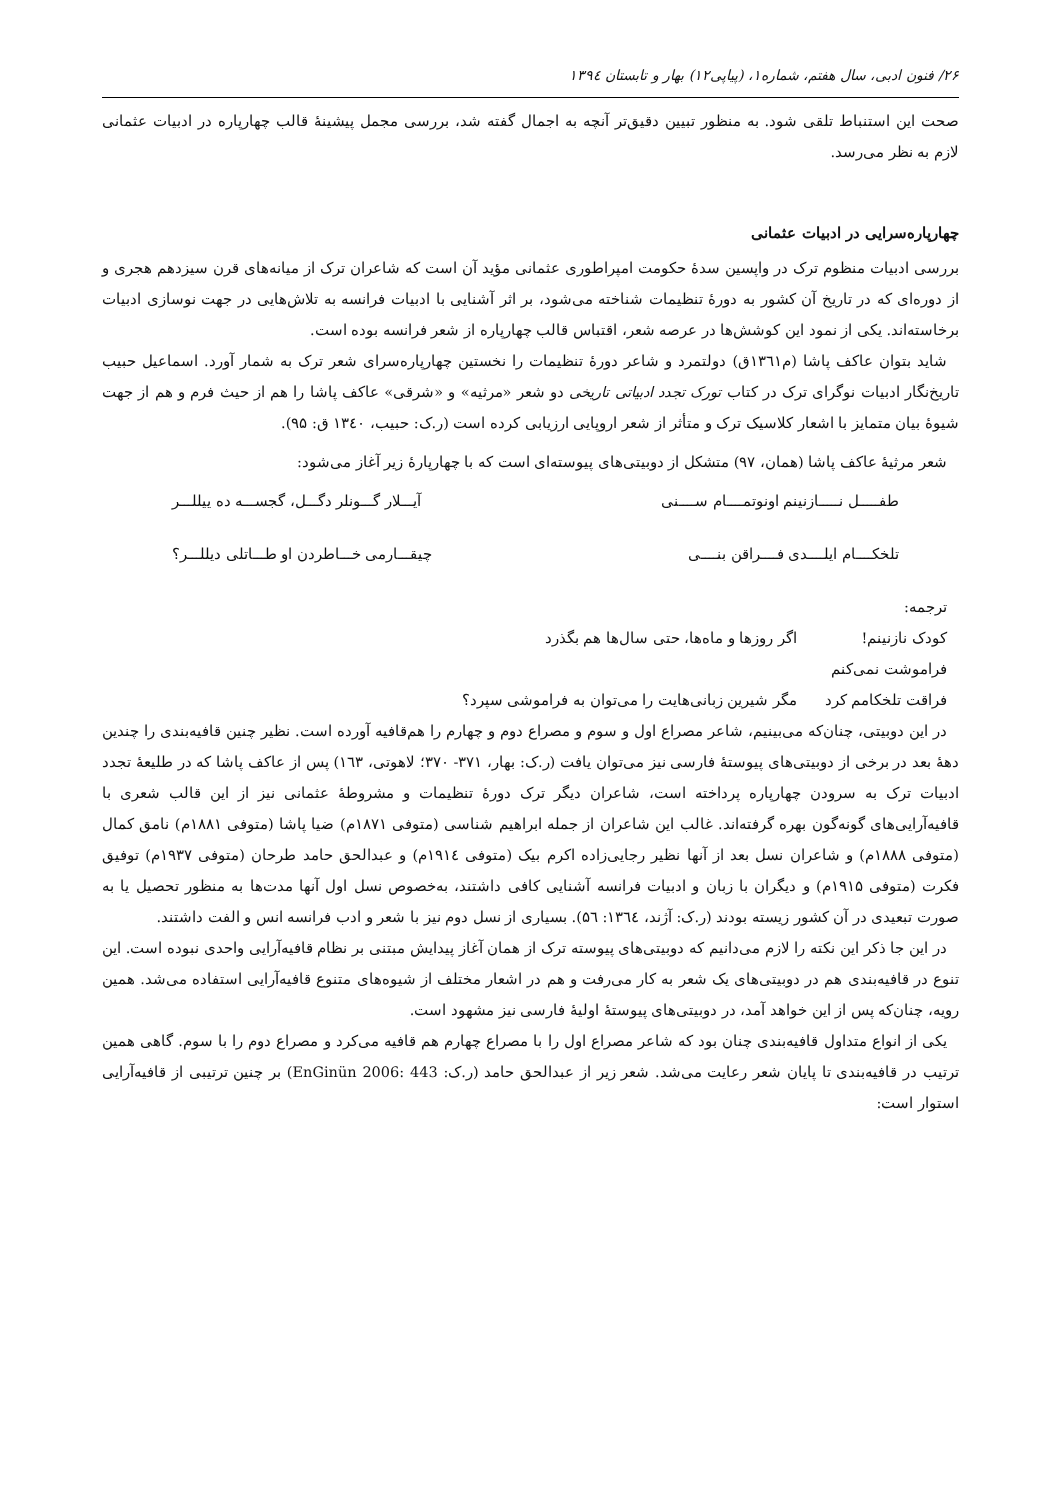۲۶/ فنون ادبی، سال هفتم، شماره۱، (پیاپی۱۲) بهار و تابستان ۱۳۹٤
صحت این استنباط تلقی شود. به منظور تبیین دقیق‌تر آنچه به اجمال گفته شد، بررسی مجمل پیشینهٔ قالب چهارپاره در ادبیات عثمانی لازم به نظر می‌رسد.
چهارپاره‌سرایی در ادبیات عثمانی
بررسی ادبیات منظوم ترک در واپسین سدهٔ حکومت امپراطوری عثمانی مؤید آن است که شاعران ترک از میانه‌های قرن سیزدهم هجری و از دوره‌ای که در تاریخ آن کشور به دورهٔ تنظیمات شناخته می‌شود، بر اثر آشنایی با ادبیات فرانسه به تلاش‌هایی در جهت نوسازی ادبیات برخاسته‌اند. یکی از نمود این کوشش‌ها در عرصه شعر، اقتباس قالب چهارپاره از شعر فرانسه بوده است.
شاید بتوان عاکف پاشا (م۱۳٦۱ق) دولتمرد و شاعر دورهٔ تنظیمات را نخستین چهارپاره‌سرای شعر ترک به شمار آورد. اسماعیل حبیب تاریخ‌نگار ادبیات نوگرای ترک در کتاب تورک تجدد ادبیاتی تاریخی دو شعر «مرثیه» و «شرقی» عاکف پاشا را هم از حیث فرم و هم از جهت شیوهٔ بیان متمایز با اشعار کلاسیک ترک و متأثر از شعر اروپایی ارزیابی کرده است (ر.ک: حبیب، ۱۳٤۰ ق: ۹۵).
شعر مرثیهٔ عاکف پاشا (همان، ۹۷) متشکل از دوبیتی‌های پیوسته‌ای است که با چهارپارهٔ زیر آغاز می‌شود:
طفـــــل نـــــازنینم اونوتمــــام ســــنی آیـــلار گـــونلر دگـــل، گجســـه ده ییللـــر
تلخکــــام ایلــــدی فــــراقن بنــــی چیقـــارمی خـــاطردن او طـــاتلی دیللـــر؟
ترجمه:
کودک نازنینم! فراموشت نمی‌کنم اگر روزها و ماه‌ها، حتی سال‌ها هم بگذرد
فراقت تلخکامم کرد مگر شیرین زبانی‌هایت را می‌توان به فراموشی سپرد؟
در این دوبیتی، چنان‌که می‌بینیم، شاعر مصراع اول و سوم و مصراع دوم و چهارم را هم‌قافیه آورده است. نظیر چنین قافیه‌بندی را چندین دههٔ بعد در برخی از دوبیتی‌های پیوستهٔ فارسی نیز می‌توان یافت (ر.ک: بهار، ۳۷۱- ۳۷۰؛ لاهوتی، ۱٦۳) پس از عاکف پاشا که در طلیعهٔ تجدد ادبیات ترک به سرودن چهارپاره پرداخته است، شاعران دیگر ترک دورهٔ تنظیمات و مشروطهٔ عثمانی نیز از این قالب شعری با قافیه‌آرایی‌های گونه‌گون بهره گرفته‌اند. غالب این شاعران از جمله ابراهیم شناسی (متوفی ۱۸۷۱م) ضیا پاشا (متوفی ۱۸۸۱م) نامق کمال (متوفی ۱۸۸۸م) و شاعران نسل بعد از آنها نظیر رجایی‌زاده اکرم بیک (متوفی ۱۹۱٤م) و عبدالحق حامد طرحان (متوفی ۱۹۳۷م) توفیق فکرت (متوفی ۱۹۱۵م) و دیگران با زبان و ادبیات فرانسه آشنایی کافی داشتند، به‌خصوص نسل اول آنها مدت‌ها به منظور تحصیل یا به صورت تبعیدی در آن کشور زیسته بودند (ر.ک: آژند، ۱۳٦٤: ۵٦). بسیاری از نسل دوم نیز با شعر و ادب فرانسه انس و الفت داشتند.
در این جا ذکر این نکته را لازم می‌دانیم که دوبیتی‌های پیوسته ترک از همان آغاز پیدایش مبتنی بر نظام قافیه‌آرایی واحدی نبوده است. این تنوع در قافیه‌بندی هم در دوبیتی‌های یک شعر به کار می‌رفت و هم در اشعار مختلف از شیوه‌های متنوع قافیه‌آرایی استفاده می‌شد. همین رویه، چنان‌که پس از این خواهد آمد، در دوبیتی‌های پیوستهٔ اولیهٔ فارسی نیز مشهود است.
یکی از انواع متداول قافیه‌بندی چنان بود که شاعر مصراع اول را با مصراع چهارم هم قافیه می‌کرد و مصراع دوم را با سوم. گاهی همین ترتیب در قافیه‌بندی تا پایان شعر رعایت می‌شد. شعر زیر از عبدالحق حامد (ر.ک: EnGinün 2006: 443) بر چنین ترتیبی از قافیه‌آرایی استوار است: